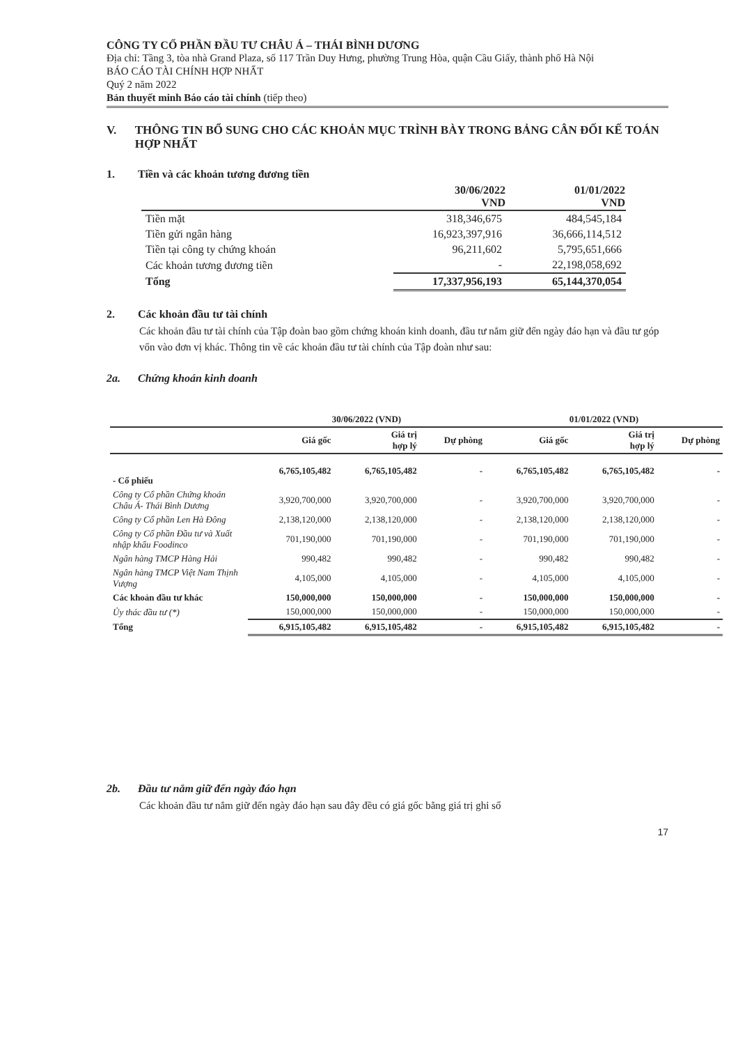CÔNG TY CỔ PHẦN ĐẦU TƯ CHÂU Á – THÁI BÌNH DƯƠNG
Địa chỉ: Tầng 3, tòa nhà Grand Plaza, số 117 Trần Duy Hưng, phường Trung Hòa, quận Cầu Giấy, thành phố Hà Nội
BÁO CÁO TÀI CHÍNH HỢP NHẤT
Quý 2 năm 2022
Bản thuyết minh Báo cáo tài chính (tiếp theo)
V. THÔNG TIN BỔ SUNG CHO CÁC KHOẢN MỤC TRÌNH BÀY TRONG BẢNG CÂN ĐỐI KẾ TOÁN HỢP NHẤT
1. Tiền và các khoản tương đương tiền
| | 30/06/2022 VND | 01/01/2022 VND |
| --- | --- | --- |
| Tiền mặt | 318,346,675 | 484,545,184 |
| Tiền gửi ngân hàng | 16,923,397,916 | 36,666,114,512 |
| Tiền tại công ty chứng khoán | 96,211,602 | 5,795,651,666 |
| Các khoản tương đương tiền | - | 22,198,058,692 |
| Tổng | 17,337,956,193 | 65,144,370,054 |
2. Các khoản đầu tư tài chính
Các khoản đầu tư tài chính của Tập đoàn bao gồm chứng khoán kinh doanh, đầu tư nắm giữ đến ngày đáo hạn và đầu tư góp vốn vào đơn vị khác. Thông tin về các khoản đầu tư tài chính của Tập đoàn như sau:
2a. Chứng khoán kinh doanh
| | 30/06/2022 (VND) | | | 01/01/2022 (VND) | | |
| --- | --- | --- | --- | --- | --- | --- |
| | Giá gốc | Giá trị hợp lý | Dự phòng | Giá gốc | Giá trị hợp lý | Dự phòng |
| - Cổ phiếu | 6,765,105,482 | 6,765,105,482 | - | 6,765,105,482 | 6,765,105,482 | - |
| Công ty Cổ phần Chứng khoán Châu Á- Thái Bình Dương | 3,920,700,000 | 3,920,700,000 | - | 3,920,700,000 | 3,920,700,000 | - |
| Công ty Cổ phần Len Hà Đông | 2,138,120,000 | 2,138,120,000 | - | 2,138,120,000 | 2,138,120,000 | - |
| Công ty Cổ phần Đầu tư và Xuất nhập khẩu Foodinco | 701,190,000 | 701,190,000 | - | 701,190,000 | 701,190,000 | - |
| Ngân hàng TMCP Hàng Hải | 990,482 | 990,482 | - | 990,482 | 990,482 | - |
| Ngân hàng TMCP Việt Nam Thịnh Vượng | 4,105,000 | 4,105,000 | - | 4,105,000 | 4,105,000 | - |
| Các khoản đầu tư khác | 150,000,000 | 150,000,000 | - | 150,000,000 | 150,000,000 | - |
| Ủy thác đầu tư (*) | 150,000,000 | 150,000,000 | - | 150,000,000 | 150,000,000 | - |
| Tổng | 6,915,105,482 | 6,915,105,482 | - | 6,915,105,482 | 6,915,105,482 | - |
2b. Đầu tư nắm giữ đến ngày đáo hạn
Các khoản đầu tư nắm giữ đến ngày đáo hạn sau đây đều có giá gốc bằng giá trị ghi sổ
17